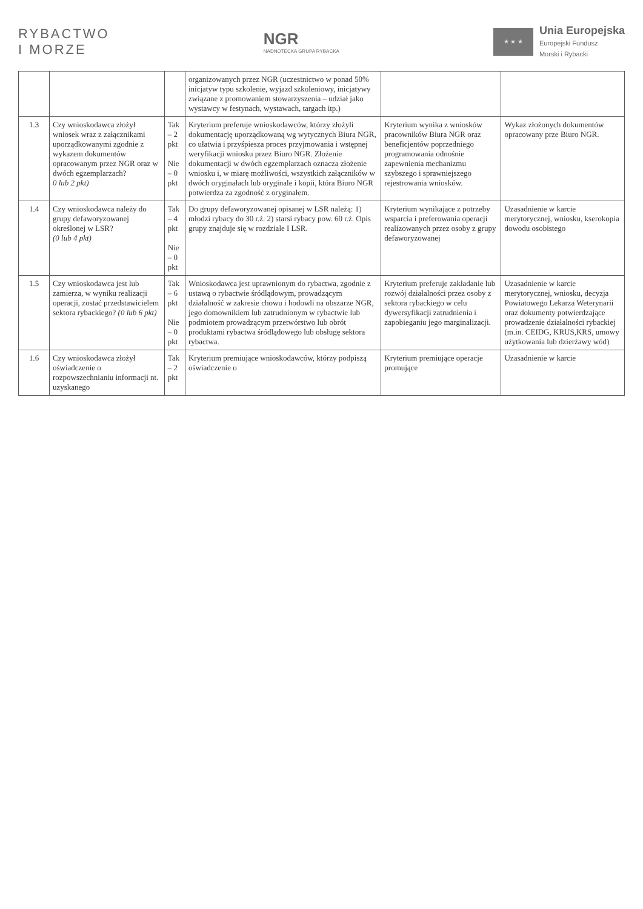RYBACTWO
I MORZE
NGR
NADNOTECKA GRUPA RYBACKA
★ ★ ★
Unia Europejska
Europejski Fundusz
Morski i Rybacki
| | | | organizowanych przez NGR (uczestnictwo w ponad 50% inicjatyw typu szkolenie, wyjazd szkoleniowy, inicjatywy związane z promowaniem stowarzyszenia – udział jako wystawcy w festynach, wystawach, targach itp.) | | |
| 1.3 | Czy wnioskodawca złożył wniosek wraz z załącznikami uporządkowanymi zgodnie z wykazem dokumentów opracowanym przez NGR oraz w dwóch egzemplarzach? 0 lub 2 pkt) | Tak – 2 pkt Nie – 0 pkt | Kryterium preferuje wnioskodawców, którzy złożyli dokumentację uporządkowaną wg wytycznych Biura NGR, co ułatwia i przyśpiesza proces przyjmowania i wstępnej weryfikacji wniosku przez Biuro NGR. Złożenie dokumentacji w dwóch egzemplarzach oznacza złożenie wniosku i, w miarę możliwości, wszystkich załączników w dwóch oryginałach lub oryginale i kopii, która Biuro NGR potwierdza za zgodność z oryginałem. | Kryterium wynika z wniosków pracowników Biura NGR oraz beneficjentów poprzedniego programowania odnośnie zapewnienia mechanizmu szybszego i sprawniejszego rejestrowania wniosków. | Wykaz złożonych dokumentów opracowany prze Biuro NGR. |
| 1.4 | Czy wnioskodawca należy do grupy defaworyzowanej określonej w LSR? (0 lub 4 pkt) | Tak – 4 pkt Nie – 0 pkt | Do grupy defaworyzowanej opisanej w LSR należą: 1) młodzi rybacy do 30 r.ż. 2) starsi rybacy pow. 60 r.ż. Opis grupy znajduje się w rozdziale I LSR. | Kryterium wynikające z potrzeby wsparcia i preferowania operacji realizowanych przez osoby z grupy defaworyzowanej | Uzasadnienie w karcie merytorycznej, wniosku, kserokopia dowodu osobistego |
| 1.5 | Czy wnioskodawca jest lub zamierza, w wyniku realizacji operacji, zostać przedstawicielem sektora rybackiego? (0 lub 6 pkt) | Tak – 6 pkt Nie – 0 pkt | Wnioskodawca jest uprawnionym do rybactwa, zgodnie z ustawą o rybactwie śródlądowym, prowadzącym działalność w zakresie chowu i hodowli na obszarze NGR, jego domownikiem lub zatrudnionym w rybactwie lub podmiotem prowadzącym przetwórstwo lub obrót produktami rybactwa śródlądowego lub obsługę sektora rybactwa. | Kryterium preferuje zakładanie lub rozwój działalności przez osoby z sektora rybackiego w celu dywersyfikacji zatrudnienia i zapobieganiu jego marginalizacji. | Uzasadnienie w karcie merytorycznej, wniosku, decyzja Powiatowego Lekarza Weterynarii oraz dokumenty potwierdzające prowadzenie działalności rybackiej (m.in. CEIDG, KRUS,KRS, umowy użytkowania lub dzierżawy wód) |
| 1.6 | Czy wnioskodawca złożył oświadczenie o rozpowszechnianiu informacji nt. uzyskanego | Tak – 2 pkt | Kryterium premiujące wnioskodawców, którzy podpiszą oświadczenie o | Kryterium premiujące operacje promujące | Uzasadnienie w karcie |